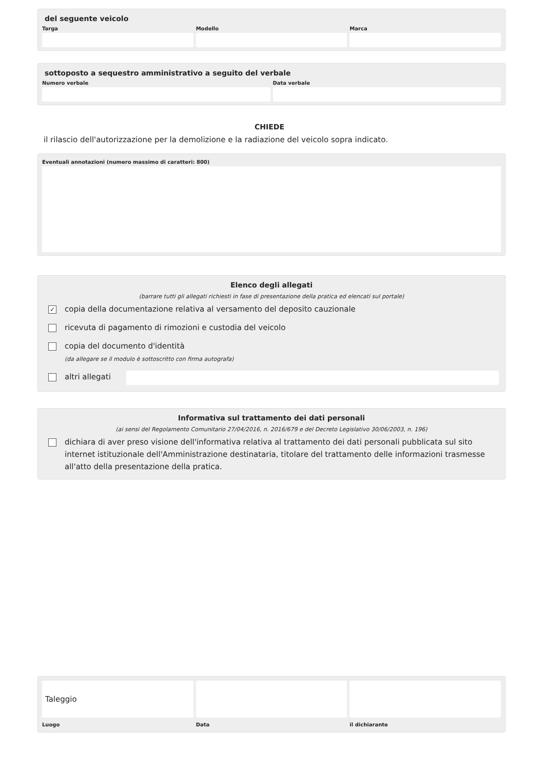del seguente veicolo
Targa Modello Marca
sottoposto a sequestro amministrativo a seguito del verbale
Numero verbale Data verbale
CHIEDE
il rilascio dell'autorizzazione per la demolizione e la radiazione del veicolo sopra indicato.
Eventuali annotazioni (numero massimo di caratteri: 800)
Elenco degli allegati
(barrare tutti gli allegati richiesti in fase di presentazione della pratica ed elencati sul portale)
✓
copia della documentazione relativa al versamento del deposito cauzionale
ricevuta di pagamento di rimozioni e custodia del veicolo
copia del documento d'identità
(da allegare se il modulo è sottoscritto con firma autografa)
altri allegati
Informativa sul trattamento dei dati personali
(ai sensi del Regolamento Comunitario 27/04/2016, n. 2016/679 e del Decreto Legislativo 30/06/2003, n. 196)
dichiara di aver preso visione dell'informativa relativa al trattamento dei dati personali pubblicata sul sito internet istituzionale dell'Amministrazione destinataria, titolare del trattamento delle informazioni trasmesse all'atto della presentazione della pratica.
Taleggio
Luogo
Data il dichiarante